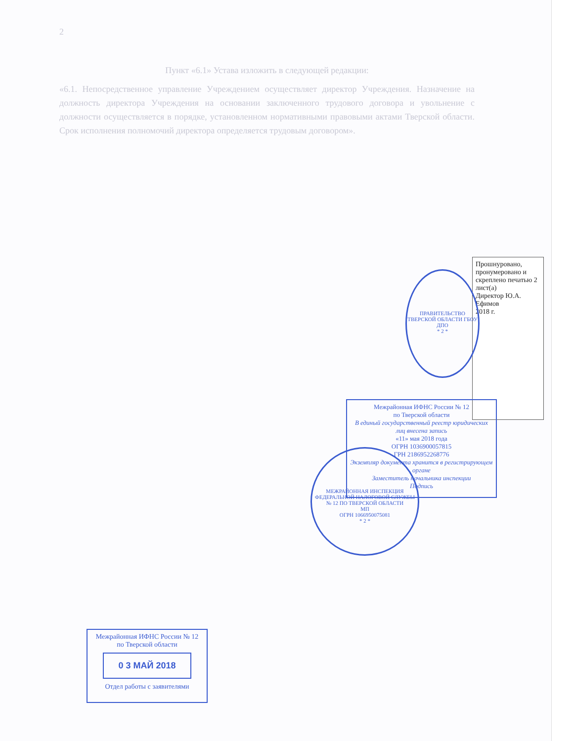2
Пункт «6.1» Устава изложить в следующей редакции:
«6.1. Непосредственное управление Учреждением осуществляет директор Учреждения. Назначение на должность директора Учреждения на основании заключенного трудового договора и увольнение с должности осуществляется в порядке, установленном нормативными правовыми актами Тверской области. Срок исполнения полномочий директора определяется трудовым договором».
Прошнуровано, пронумеровано и скреплено печатью 2 лист(а)
Директор Ю.А. Ефимов
2018 г.
ПРАВИТЕЛЬСТВО ТВЕРСКОЙ ОБЛАСТИ ГБОУ ДПО
* 2 *
Межрайонная ИФНС России № 12
по Тверской области
В единый государственный реестр юридических лиц внесена запись
«11» мая 2018 года
ОГРН 1036900057815
ГРН 2186952268776
Экземпляр документа хранится в регистрирующем органе
Заместитель начальника инспекции
Подпись
МЕЖРАЙОННАЯ ИНСПЕКЦИЯ ФЕДЕРАЛЬНОЙ НАЛОГОВОЙ СЛУЖБЫ № 12 ПО ТВЕРСКОЙ ОБЛАСТИ
МП
ОГРН 1066950075081
* 2 *
Межрайонная ИФНС России № 12
по Тверской области
0 3 МАЙ 2018
Отдел работы с заявителями